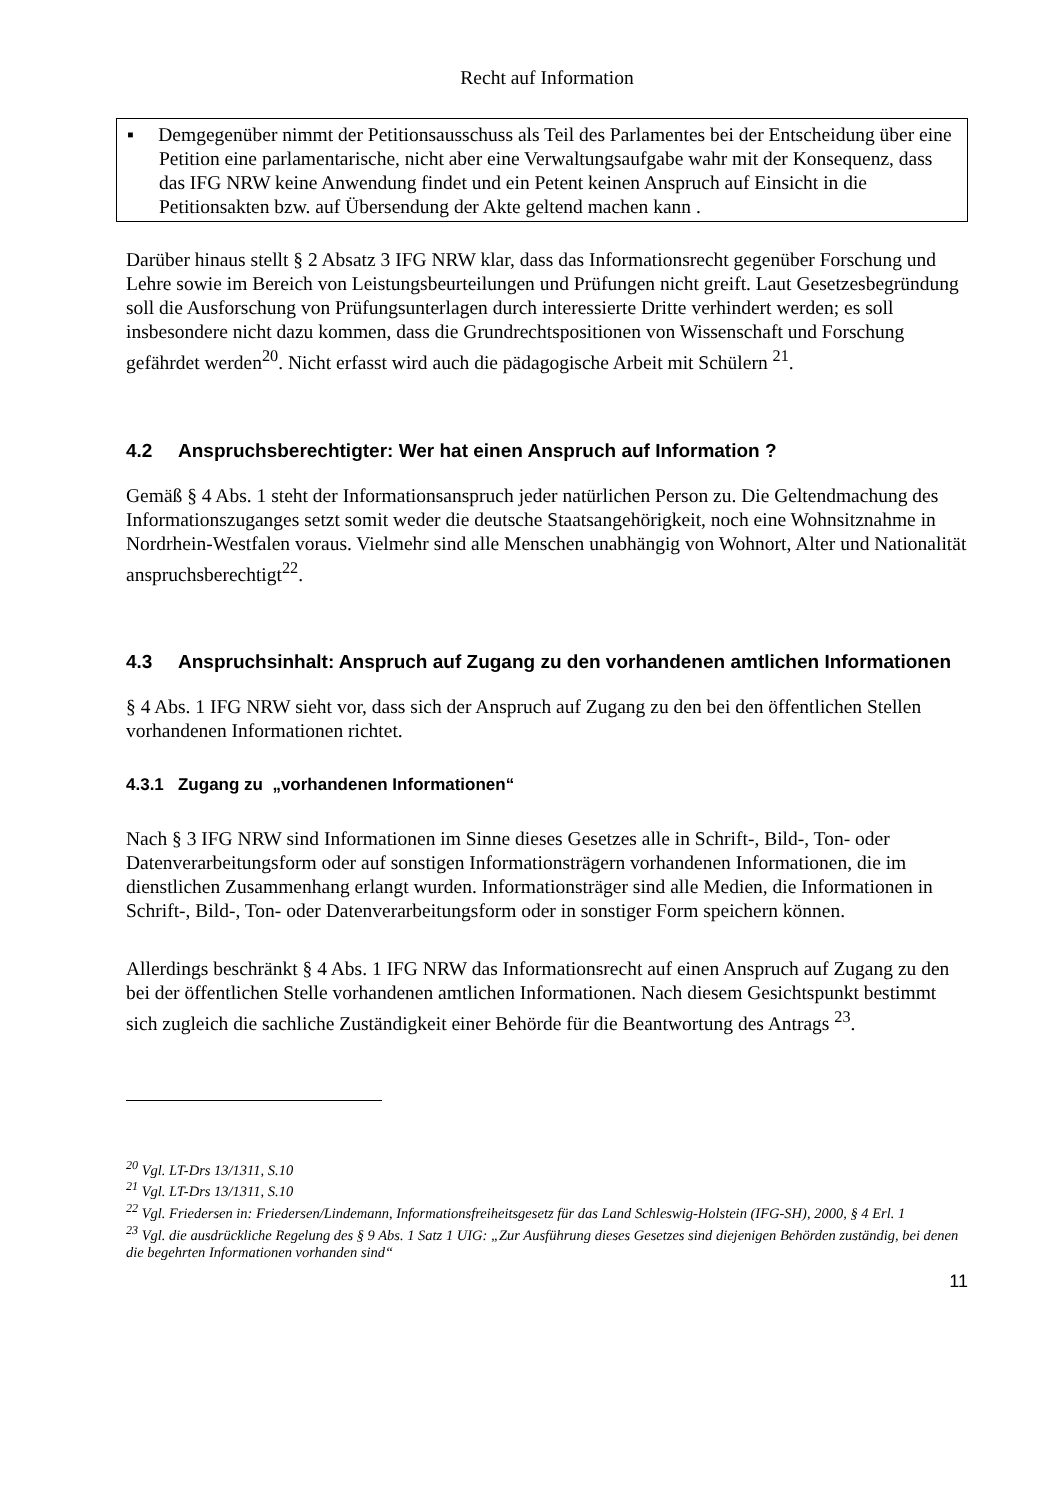Recht auf Information
▪ Demgegenüber nimmt der Petitionsausschuss als Teil des Parlamentes bei der Entscheidung über eine Petition eine parlamentarische, nicht aber eine Verwaltungsaufgabe wahr mit der Konsequenz, dass das IFG NRW keine Anwendung findet und ein Petent keinen Anspruch auf Einsicht in die Petitionsakten bzw. auf Übersendung der Akte geltend machen kann .
Darüber hinaus stellt § 2 Absatz 3 IFG NRW klar, dass das Informationsrecht gegenüber Forschung und Lehre sowie im Bereich von Leistungsbeurteilungen und Prüfungen nicht greift. Laut Gesetzesbegründung soll die Ausforschung von Prüfungsunterlagen durch interessierte Dritte verhindert werden; es soll insbesondere nicht dazu kommen, dass die Grundrechtspositionen von Wissenschaft und Forschung gefährdet werden<sup>20</sup>. Nicht erfasst wird auch die pädagogische Arbeit mit Schülern <sup>21</sup>.
4.2 Anspruchsberechtigter: Wer hat einen Anspruch auf Information ?
Gemäß § 4 Abs. 1 steht der Informationsanspruch jeder natürlichen Person zu. Die Geltendmachung des Informationszuganges setzt somit weder die deutsche Staatsangehörigkeit, noch eine Wohnsitznahme in Nordrhein-Westfalen voraus. Vielmehr sind alle Menschen unabhängig von Wohnort, Alter und Nationalität anspruchsberechtigt<sup>22</sup>.
4.3 Anspruchsinhalt: Anspruch auf Zugang zu den vorhandenen amtlichen Informationen
§ 4 Abs. 1 IFG NRW sieht vor, dass sich der Anspruch auf Zugang zu den bei den öffentlichen Stellen vorhandenen Informationen richtet.
4.3.1 Zugang zu „vorhandenen Informationen“
Nach § 3 IFG NRW sind Informationen im Sinne dieses Gesetzes alle in Schrift-, Bild-, Ton- oder Datenverarbeitungsform oder auf sonstigen Informationsträgern vorhandenen Informationen, die im dienstlichen Zusammenhang erlangt wurden. Informationsträger sind alle Medien, die Informationen in Schrift-, Bild-, Ton- oder Datenverarbeitungsform oder in sonstiger Form speichern können.
Allerdings beschränkt § 4 Abs. 1 IFG NRW das Informationsrecht auf einen Anspruch auf Zugang zu den bei der öffentlichen Stelle vorhandenen amtlichen Informationen. Nach diesem Gesichtspunkt bestimmt sich zugleich die sachliche Zuständigkeit einer Behörde für die Beantwortung des Antrags <sup>23</sup>.
<sup>20</sup> Vgl. LT-Drs 13/1311, S.10
<sup>21</sup> Vgl. LT-Drs 13/1311, S.10
<sup>22</sup> Vgl. Friedersen in: Friedersen/Lindemann, Informationsfreiheitsgesetz für das Land Schleswig-Holstein (IFG-SH), 2000, § 4 Erl. 1
<sup>23</sup> Vgl. die ausdrückliche Regelung des § 9 Abs. 1 Satz 1 UIG: „Zur Ausführung dieses Gesetzes sind diejenigen Behörden zuständig, bei denen die begehrten Informationen vorhanden sind“
11